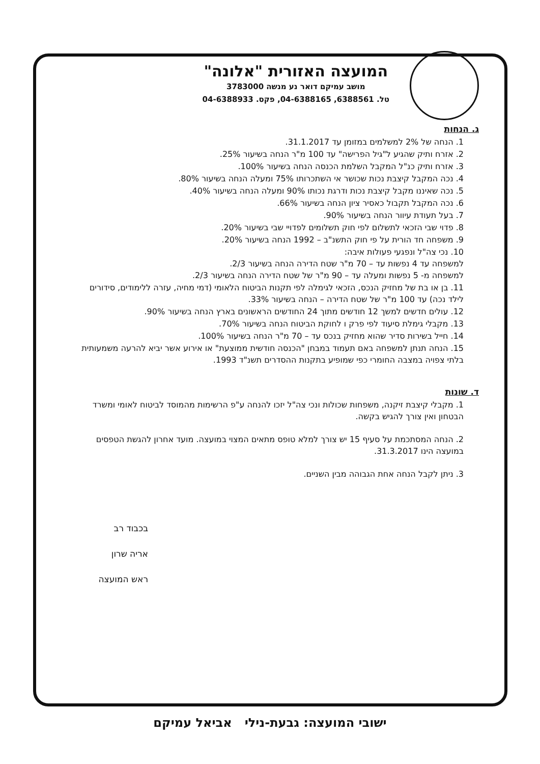המועצה האזורית "אלונה"
מושב עמיקם דואר נע מנשה 3783000
טל. 6388561, 04-6388165, פקס. 04-6388933
ג. הנחות
1. הנחה של 2% למשלמים במזומן עד 31.1.2017.
2. אזרח ותיק שהגיע ל"גיל הפרישה" עד 100 מ"ר הנחה בשיעור 25%.
3. אזרח ותיק כנ"ל המקבל השלמת הכנסה הנחה בשיעור 100%.
4. נכה המקבל קיצבת נכות שכושר אי השתכרותו 75% ומעלה הנחה בשיעור 80%.
5. נכה שאיננו מקבל קיצבת נכות ודרגת נכותו 90% ומעלה הנחה בשיעור 40%.
6. נכה המקבל תקבול כאסיר ציון הנחה בשיעור 66%.
7. בעל תעודת עיוור הנחה בשיעור 90%.
8. פדוי שבי הזכאי לתשלום לפי חוק תשלומים לפדויי שבי בשיעור 20%.
9. משפחה חד הורית על פי חוק התשנ"ב – 1992 הנחה בשיעור 20%.
10. נכי צה"ל ונפגעי פעולות איבה:
למשפחה עד 4 נפשות עד – 70 מ"ר שטח הדירה הנחה בשיעור 2/3.
למשפחה מ- 5 נפשות ומעלה עד – 90 מ"ר של שטח הדירה הנחה בשיעור 2/3.
11. בן או בת של מחזיק הנכס, הזכאי לגימלה לפי תקנות הביטוח הלאומי (דמי מחיה, עזרה ללימודים, סידורים לילד נכה) עד 100 מ"ר של שטח הדירה – הנחה בשיעור 33%.
12. עולים חדשים למשך 12 חודשים מתוך 24 החודשים הראשונים בארץ הנחה בשיעור 90%.
13. מקבלי גימלת סיעוד לפי פרק ו לחוקת הביטוח הנחה בשיעור 70%.
14. חייל בשירות סדיר שהוא מחזיק בנכס עד – 70 מ"ר הנחה בשיעור 100%.
15. הנחה תנתן למשפחה באם תעמוד במבחן "הכנסה חודשית ממוצעת" או אירוע אשר יביא להרעה משמעותית בלתי צפויה במצבה החומרי כפי שמופיע בתקנות ההסדרים תשנ"ד 1993.
ד. שונות
1. מקבלי קיצבת זיקנה, משפחות שכולות ונכי צה"ל יזכו להנחה ע"פ הרשימות מהמוסד לביטוח לאומי ומשרד הבטחון ואין צורך להגיש בקשה.
2. הנחה המסתכמת על סעיף 15 יש צורך למלא טופס מתאים המצוי במועצה. מועד אחרון להגשת הטפסים במועצה הינו 31.3.2017.
3. ניתן לקבל הנחה אחת הגבוהה מבין השניים.
בכבוד רב
אריה שרון
ראש המועצה
ישובי המועצה: גבעת-נילי אביאל עמיקם